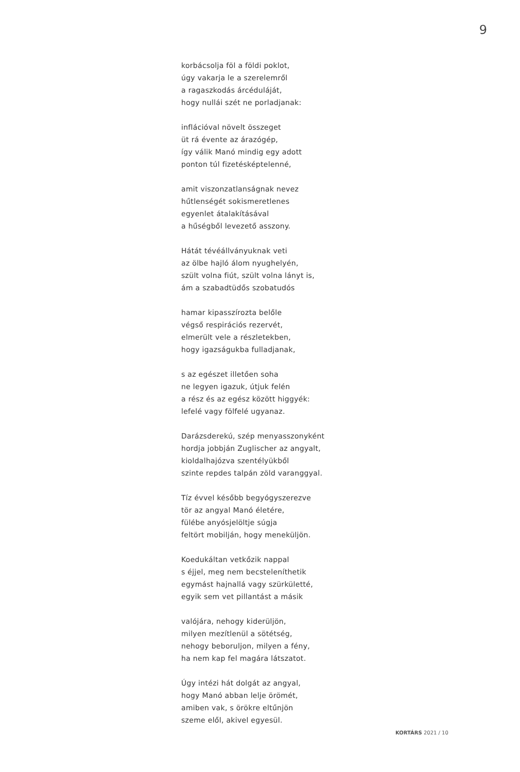9
korbácsolja föl a földi poklot,
úgy vakarja le a szerelemről
a ragaszkodás árcéduláját,
hogy nullái szét ne porladjanak:
inflációval növelt összeget
üt rá évente az árazógép,
így válik Manó mindig egy adott
ponton túl fizetésképtelenné,
amit viszonzatlanságnak nevez
hűtlenségét sokismeretlenes
egyenlet átalakításával
a hűségből levezető asszony.
Hátát tévéállványuknak veti
az ölbe hajló álom nyughelyén,
szült volna fiút, szült volna lányt is,
ám a szabadtüdős szobatudós
hamar kipasszírozta belőle
végső respirációs rezervét,
elmerült vele a részletekben,
hogy igazságukba fulladjanak,
s az egészet illetően soha
ne legyen igazuk, útjuk felén
a rész és az egész között higgyék:
lefelé vagy fölfelé ugyanaz.
Darázsderekú, szép menyasszonyként
hordja jobbján Zuglischer az angyalt,
kioldalhajózva szentélyükből
szinte repdes talpán zöld varanggyal.
Tíz évvel később begyógyszerezve
tör az angyal Manó életére,
fülébe anyósjelöltje súgja
feltört mobilján, hogy meneküljön.
Koedukáltan vetkőzik nappal
s éjjel, meg nem becsteleníthetik
egymást hajnallá vagy szürkületté,
egyik sem vet pillantást a másik
valójára, nehogy kiderüljön,
milyen mezítlenül a sötétség,
nehogy beboruljon, milyen a fény,
ha nem kap fel magára látszatot.
Úgy intézi hát dolgát az angyal,
hogy Manó abban lelje örömét,
amiben vak, s örökre eltűnjön
szeme elől, akivel egyesül.
KORTÁRS 2021 / 10